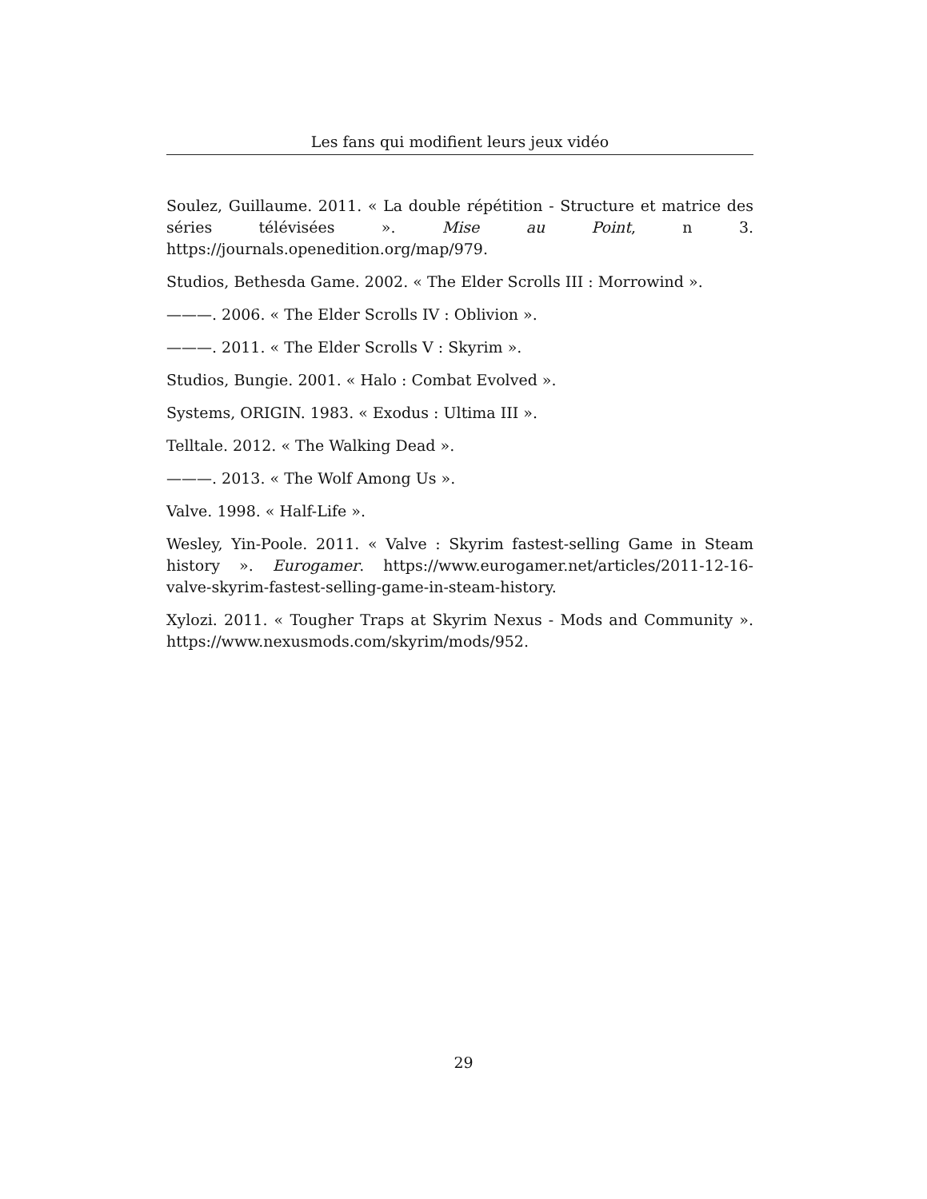Les fans qui modifient leurs jeux vidéo
Soulez, Guillaume. 2011. « La double répétition - Structure et matrice des séries télévisées ». Mise au Point, n 3. https://journals.openedition.org/map/979.
Studios, Bethesda Game. 2002. « The Elder Scrolls III : Morrowind ».
———. 2006. « The Elder Scrolls IV : Oblivion ».
———. 2011. « The Elder Scrolls V : Skyrim ».
Studios, Bungie. 2001. « Halo : Combat Evolved ».
Systems, ORIGIN. 1983. « Exodus : Ultima III ».
Telltale. 2012. « The Walking Dead ».
———. 2013. « The Wolf Among Us ».
Valve. 1998. « Half-Life ».
Wesley, Yin-Poole. 2011. « Valve : Skyrim fastest-selling Game in Steam history ». Eurogamer. https://www.eurogamer.net/articles/2011-12-16-valve-skyrim-fastest-selling-game-in-steam-history.
Xylozi. 2011. « Tougher Traps at Skyrim Nexus - Mods and Community ». https://www.nexusmods.com/skyrim/mods/952.
29